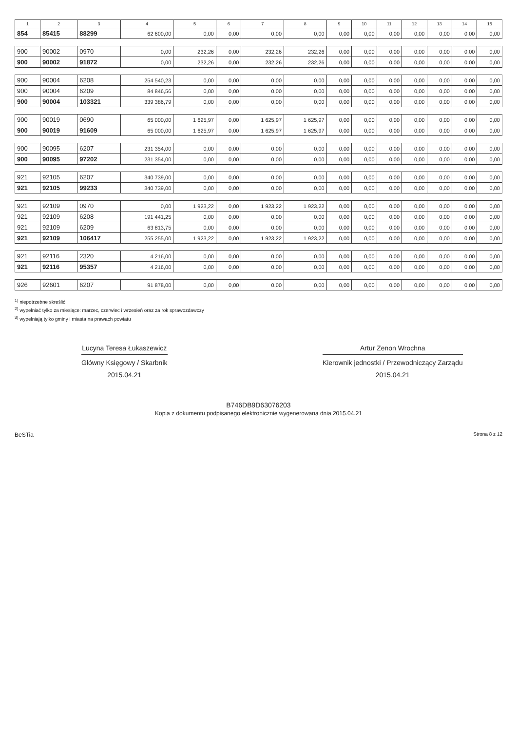| 1 | 2 | 3 | 4 | 5 | 6 | 7 | 8 | 9 | 10 | 11 | 12 | 13 | 14 | 15 |
| --- | --- | --- | --- | --- | --- | --- | --- | --- | --- | --- | --- | --- | --- | --- |
| 854 | 85415 | 88299 | 62 600,00 | 0,00 | 0,00 | 0,00 | 0,00 | 0,00 | 0,00 | 0,00 | 0,00 | 0,00 | 0,00 | 0,00 |
| 900 | 90002 | 0970 | 0,00 | 232,26 | 0,00 | 232,26 | 232,26 | 0,00 | 0,00 | 0,00 | 0,00 | 0,00 | 0,00 | 0,00 |
| 900 | 90002 | 91872 | 0,00 | 232,26 | 0,00 | 232,26 | 232,26 | 0,00 | 0,00 | 0,00 | 0,00 | 0,00 | 0,00 | 0,00 |
| 900 | 90004 | 6208 | 254 540,23 | 0,00 | 0,00 | 0,00 | 0,00 | 0,00 | 0,00 | 0,00 | 0,00 | 0,00 | 0,00 | 0,00 |
| 900 | 90004 | 6209 | 84 846,56 | 0,00 | 0,00 | 0,00 | 0,00 | 0,00 | 0,00 | 0,00 | 0,00 | 0,00 | 0,00 | 0,00 |
| 900 | 90004 | 103321 | 339 386,79 | 0,00 | 0,00 | 0,00 | 0,00 | 0,00 | 0,00 | 0,00 | 0,00 | 0,00 | 0,00 | 0,00 |
| 900 | 90019 | 0690 | 65 000,00 | 1 625,97 | 0,00 | 1 625,97 | 1 625,97 | 0,00 | 0,00 | 0,00 | 0,00 | 0,00 | 0,00 | 0,00 |
| 900 | 90019 | 91609 | 65 000,00 | 1 625,97 | 0,00 | 1 625,97 | 1 625,97 | 0,00 | 0,00 | 0,00 | 0,00 | 0,00 | 0,00 | 0,00 |
| 900 | 90095 | 6207 | 231 354,00 | 0,00 | 0,00 | 0,00 | 0,00 | 0,00 | 0,00 | 0,00 | 0,00 | 0,00 | 0,00 | 0,00 |
| 900 | 90095 | 97202 | 231 354,00 | 0,00 | 0,00 | 0,00 | 0,00 | 0,00 | 0,00 | 0,00 | 0,00 | 0,00 | 0,00 | 0,00 |
| 921 | 92105 | 6207 | 340 739,00 | 0,00 | 0,00 | 0,00 | 0,00 | 0,00 | 0,00 | 0,00 | 0,00 | 0,00 | 0,00 | 0,00 |
| 921 | 92105 | 99233 | 340 739,00 | 0,00 | 0,00 | 0,00 | 0,00 | 0,00 | 0,00 | 0,00 | 0,00 | 0,00 | 0,00 | 0,00 |
| 921 | 92109 | 0970 | 0,00 | 1 923,22 | 0,00 | 1 923,22 | 1 923,22 | 0,00 | 0,00 | 0,00 | 0,00 | 0,00 | 0,00 | 0,00 |
| 921 | 92109 | 6208 | 191 441,25 | 0,00 | 0,00 | 0,00 | 0,00 | 0,00 | 0,00 | 0,00 | 0,00 | 0,00 | 0,00 | 0,00 |
| 921 | 92109 | 6209 | 63 813,75 | 0,00 | 0,00 | 0,00 | 0,00 | 0,00 | 0,00 | 0,00 | 0,00 | 0,00 | 0,00 | 0,00 |
| 921 | 92109 | 106417 | 255 255,00 | 1 923,22 | 0,00 | 1 923,22 | 1 923,22 | 0,00 | 0,00 | 0,00 | 0,00 | 0,00 | 0,00 | 0,00 |
| 921 | 92116 | 2320 | 4 216,00 | 0,00 | 0,00 | 0,00 | 0,00 | 0,00 | 0,00 | 0,00 | 0,00 | 0,00 | 0,00 | 0,00 |
| 921 | 92116 | 95357 | 4 216,00 | 0,00 | 0,00 | 0,00 | 0,00 | 0,00 | 0,00 | 0,00 | 0,00 | 0,00 | 0,00 | 0,00 |
| 926 | 92601 | 6207 | 91 878,00 | 0,00 | 0,00 | 0,00 | 0,00 | 0,00 | 0,00 | 0,00 | 0,00 | 0,00 | 0,00 | 0,00 |
<sup>1)</sup> niepotrzebne skreślić
<sup>2)</sup> wypełniać tylko za miesiące: marzec, czerwiec i wrzesień oraz za rok sprawozdawczy
<sup>3)</sup> wypełniają tylko gminy i miasta na prawach powiatu
Lucyna Teresa Łukaszewicz
Główny Księgowy / Skarbnik
2015.04.21
Artur Zenon Wrochna
Kierownik jednostki / Przewodniczący Zarządu
2015.04.21
B746DB9D63076203
Kopia z dokumentu podpisanego elektronicznie wygenerowana dnia 2015.04.21
BeSTia Strona 8 z 12